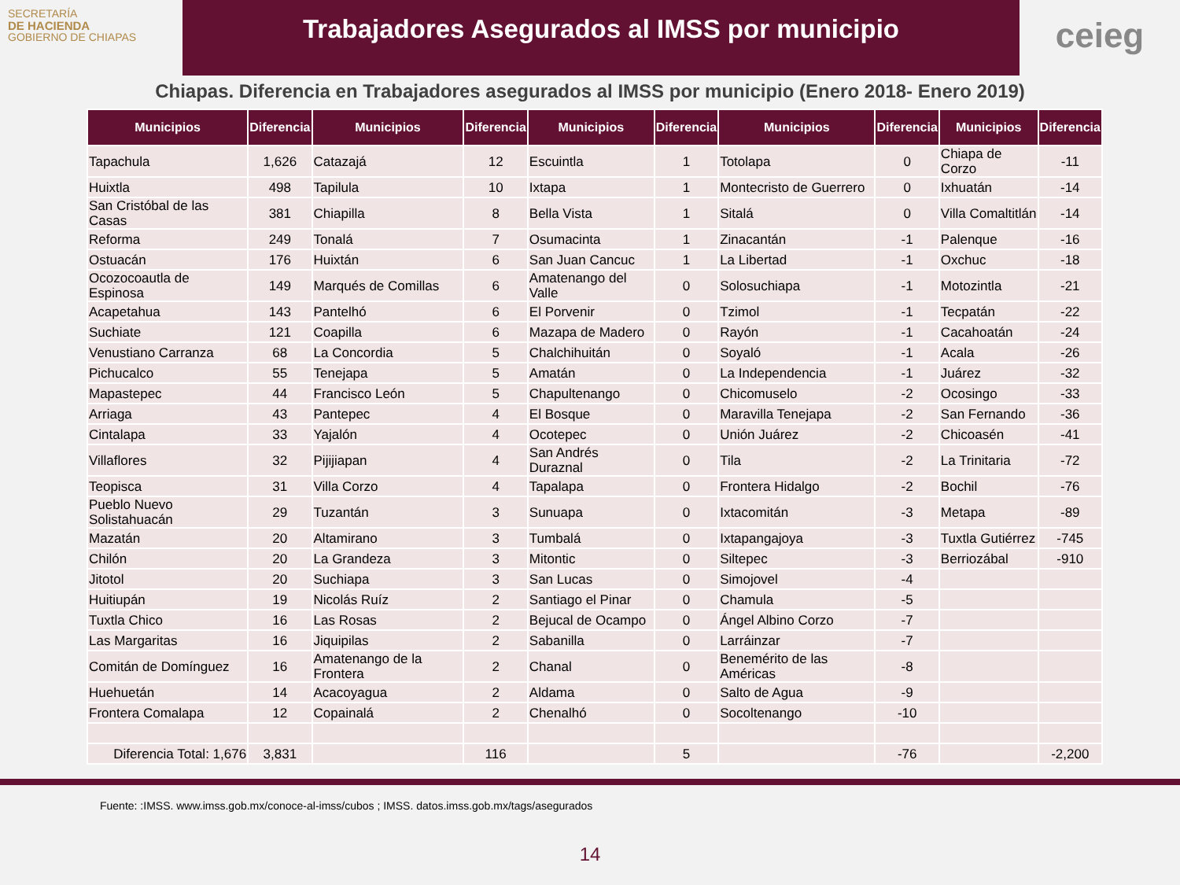SECRETARÍA
DE HACIENDA
GOBIERNO DE CHIAPAS
Trabajadores Asegurados al IMSS por municipio
ceieg
Chiapas. Diferencia en Trabajadores asegurados al IMSS por municipio (Enero 2018- Enero 2019)
| Municipios | Diferencia | Municipios | Diferencia | Municipios | Diferencia | Municipios | Diferencia | Municipios | Diferencia |
| --- | --- | --- | --- | --- | --- | --- | --- | --- | --- |
| Tapachula | 1,626 | Catazajá | 12 | Escuintla | 1 | Totolapa | 0 | Chiapa de Corzo | -11 |
| Huixtla | 498 | Tapilula | 10 | Ixtapa | 1 | Montecristo de Guerrero | 0 | Ixhuatán | -14 |
| San Cristóbal de las Casas | 381 | Chiapilla | 8 | Bella Vista | 1 | Sitalá | 0 | Villa Comaltitlán | -14 |
| Reforma | 249 | Tonalá | 7 | Osumacinta | 1 | Zinacantán | -1 | Palenque | -16 |
| Ostuacán | 176 | Huixtán | 6 | San Juan Cancuc | 1 | La Libertad | -1 | Oxchuc | -18 |
| Ocozocoautla de Espinosa | 149 | Marqués de Comillas | 6 | Amatenango del Valle | 0 | Solosuchiapa | -1 | Motozintla | -21 |
| Acapetahua | 143 | Pantelhó | 6 | El Porvenir | 0 | Tzimol | -1 | Tecpatán | -22 |
| Suchiate | 121 | Coapilla | 6 | Mazapa de Madero | 0 | Rayón | -1 | Cacahoatán | -24 |
| Venustiano Carranza | 68 | La Concordia | 5 | Chalchihuitán | 0 | Soyaló | -1 | Acala | -26 |
| Pichucalco | 55 | Tenejapa | 5 | Amatán | 0 | La Independencia | -1 | Juárez | -32 |
| Mapastepec | 44 | Francisco León | 5 | Chapultenango | 0 | Chicomuselo | -2 | Ocosingo | -33 |
| Arriaga | 43 | Pantepec | 4 | El Bosque | 0 | Maravilla Tenejapa | -2 | San Fernando | -36 |
| Cintalapa | 33 | Yajalón | 4 | Ocotepec | 0 | Unión Juárez | -2 | Chicoasén | -41 |
| Villaflores | 32 | Pijijiapan | 4 | San Andrés Duraznal | 0 | Tila | -2 | La Trinitaria | -72 |
| Teopisca | 31 | Villa Corzo | 4 | Tapalapa | 0 | Frontera Hidalgo | -2 | Bochil | -76 |
| Pueblo Nuevo Solistahuacán | 29 | Tuzantán | 3 | Sunuapa | 0 | Ixtacomitán | -3 | Metapa | -89 |
| Mazatán | 20 | Altamirano | 3 | Tumbalá | 0 | Ixtapangajoya | -3 | Tuxtla Gutiérrez | -745 |
| Chilón | 20 | La Grandeza | 3 | Mitontic | 0 | Siltepec | -3 | Berriozábal | -910 |
| Jitotol | 20 | Suchiapa | 3 | San Lucas | 0 | Simojovel | -4 | | |
| Huitiupán | 19 | Nicolás Ruíz | 2 | Santiago el Pinar | 0 | Chamula | -5 | | |
| Tuxtla Chico | 16 | Las Rosas | 2 | Bejucal de Ocampo | 0 | Ángel Albino Corzo | -7 | | |
| Las Margaritas | 16 | Jiquipilas | 2 | Sabanilla | 0 | Larráinzar | -7 | | |
| Comitán de Domínguez | 16 | Amatenango de la Frontera | 2 | Chanal | 0 | Benemérito de las Américas | -8 | | |
| Huehuetán | 14 | Acacoyagua | 2 | Aldama | 0 | Salto de Agua | -9 | | |
| Frontera Comalapa | 12 | Copainalá | 2 | Chenalhó | 0 | Socoltenango | -10 | | |
| Diferencia Total: 1,676 | 3,831 | | 116 | | 5 | | -76 | | -2,200 |
Fuente: :IMSS. www.imss.gob.mx/conoce-al-imss/cubos ; IMSS. datos.imss.gob.mx/tags/asegurados
14